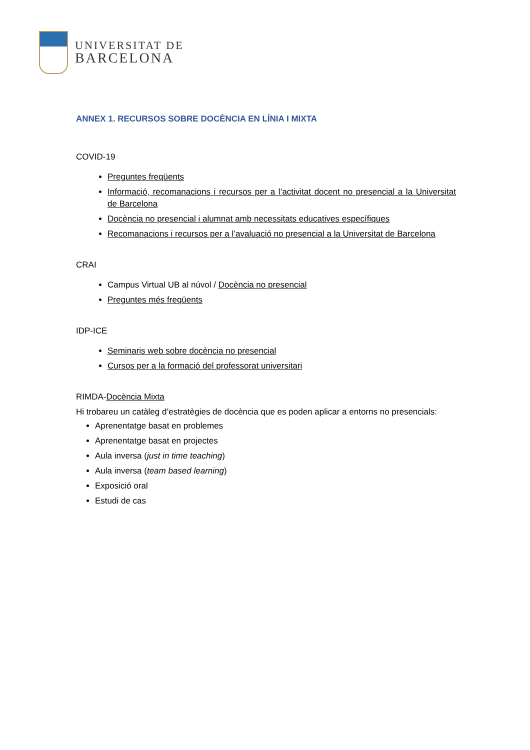UNIVERSITAT DE
BARCELONA
ANNEX 1. RECURSOS SOBRE DOCÈNCIA EN LÍNIA I MIXTA
COVID-19
Preguntes freqüents
Informació, recomanacions i recursos per a l’activitat docent no presencial a la Universitat de Barcelona
Docència no presencial i alumnat amb necessitats educatives específiques
Recomanacions i recursos per a l’avaluació no presencial a la Universitat de Barcelona
CRAI
Campus Virtual UB al núvol / Docència no presencial
Preguntes més freqüents
IDP-ICE
Seminaris web sobre docència no presencial
Cursos per a la formació del professorat universitari
RIMDA-Docència Mixta
Hi trobareu un catàleg d’estratègies de docència que es poden aplicar a entorns no presencials:
Aprenentatge basat en problemes
Aprenentatge basat en projectes
Aula inversa (just in time teaching)
Aula inversa (team based learning)
Exposició oral
Estudi de cas